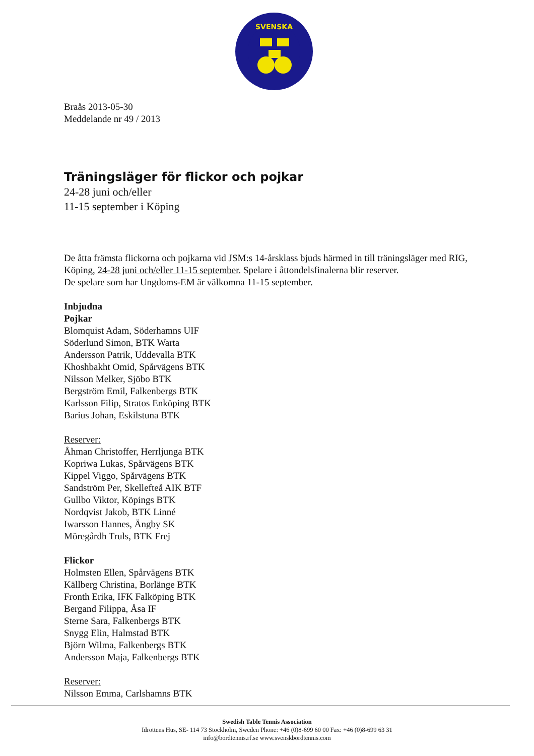SVENSKA
Braås 2013-05-30
Meddelande nr 49 / 2013
Träningsläger för flickor och pojkar
24-28 juni och/eller
11-15 september i Köping
De åtta främsta flickorna och pojkarna vid JSM:s 14-årsklass bjuds härmed in till träningsläger med RIG, Köping, 24-28 juni och/eller 11-15 september. Spelare i åttondelsfinalerna blir reserver.
De spelare som har Ungdoms-EM är välkomna 11-15 september.
Inbjudna
Pojkar
Blomquist Adam, Söderhamns UIF
Söderlund Simon, BTK Warta
Andersson Patrik, Uddevalla BTK
Khoshbakht Omid, Spårvägens BTK
Nilsson Melker, Sjöbo BTK
Bergström Emil, Falkenbergs BTK
Karlsson Filip, Stratos Enköping BTK
Barius Johan, Eskilstuna BTK
Reserver:
Åhman Christoffer, Herrljunga BTK
Kopriwa Lukas, Spårvägens BTK
Kippel Viggo, Spårvägens BTK
Sandström Per, Skellefteå AIK BTF
Gullbo Viktor, Köpings BTK
Nordqvist Jakob, BTK Linné
Iwarsson Hannes, Ängby SK
Möregårdh Truls, BTK Frej
Flickor
Holmsten Ellen, Spårvägens BTK
Källberg Christina, Borlänge BTK
Fronth Erika, IFK Falköping BTK
Bergand Filippa, Åsa IF
Sterne Sara, Falkenbergs BTK
Snygg Elin, Halmstad BTK
Björn Wilma, Falkenbergs BTK
Andersson Maja, Falkenbergs BTK
Reserver:
Nilsson Emma, Carlshamns BTK
Swedish Table Tennis Association
Idrottens Hus, SE- 114 73 Stockholm, Sweden Phone: +46 (0)8-699 60 00 Fax: +46 (0)8-699 63 31
info@bordtennis.rf.se www.svenskbordtennis.com